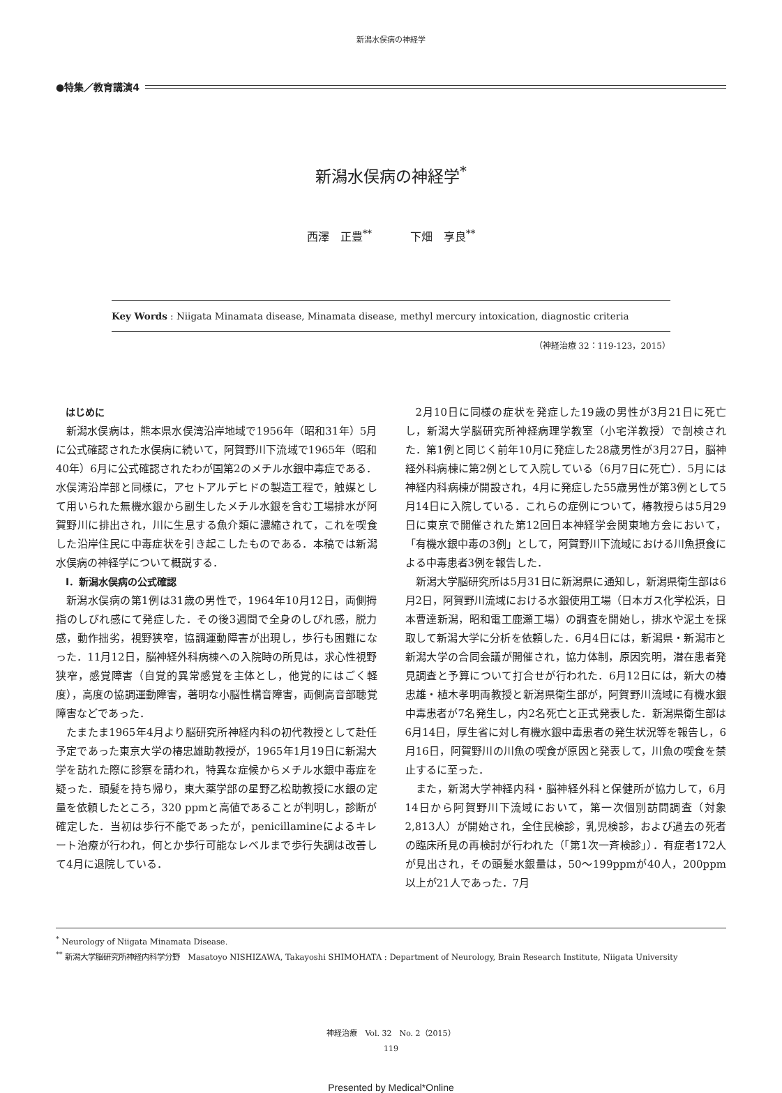新潟水俣病の神経学
●特集／教育講演4
新潟水俣病の神経学<sup>*</sup>
西澤　正豊<sup>**</sup> 下畑　享良<sup>**</sup>
Key Words : Niigata Minamata disease, Minamata disease, methyl mercury intoxication, diagnostic criteria
（神経治療 32：119-123，2015）
はじめに
新潟水俣病は，熊本県水俣湾沿岸地域で1956年（昭和31年）5月に公式確認された水俣病に続いて，阿賀野川下流域で1965年（昭和40年）6月に公式確認されたわが国第2のメチル水銀中毒症である．水俣湾沿岸部と同様に，アセトアルデヒドの製造工程で，触媒として用いられた無機水銀から副生したメチル水銀を含む工場排水が阿賀野川に排出され，川に生息する魚介類に濃縮されて，これを喫食した沿岸住民に中毒症状を引き起こしたものである．本稿では新潟水俣病の神経学について概説する．
Ⅰ．新潟水俣病の公式確認
新潟水俣病の第1例は31歳の男性で，1964年10月12日，両側拇指のしびれ感にて発症した．その後3週間で全身のしびれ感，脱力感，動作拙劣，視野狭窄，協調運動障害が出現し，歩行も困難になった．11月12日，脳神経外科病棟への入院時の所見は，求心性視野狭窄，感覚障害（自覚的異常感覚を主体とし，他覚的にはごく軽度），高度の協調運動障害，著明な小脳性構音障害，両側高音部聴覚障害などであった．
たまたま1965年4月より脳研究所神経内科の初代教授として赴任予定であった東京大学の椿忠雄助教授が，1965年1月19日に新潟大学を訪れた際に診察を請われ，特異な症候からメチル水銀中毒症を疑った．頭髪を持ち帰り，東大薬学部の星野乙松助教授に水銀の定量を依頼したところ，320 ppmと高値であることが判明し，診断が確定した．当初は歩行不能であったが，penicillamineによるキレート治療が行われ，何とか歩行可能なレベルまで歩行失調は改善して4月に退院している．
2月10日に同様の症状を発症した19歳の男性が3月21日に死亡し，新潟大学脳研究所神経病理学教室（小宅洋教授）で剖検された．第1例と同じく前年10月に発症した28歳男性が3月27日，脳神経外科病棟に第2例として入院している（6月7日に死亡）．5月には神経内科病棟が開設され，4月に発症した55歳男性が第3例として5月14日に入院している．これらの症例について，椿教授らは5月29日に東京で開催された第12回日本神経学会関東地方会において，「有機水銀中毒の3例」として，阿賀野川下流域における川魚摂食による中毒患者3例を報告した．
新潟大学脳研究所は5月31日に新潟県に通知し，新潟県衛生部は6月2日，阿賀野川流域における水銀使用工場（日本ガス化学松浜，日本曹達新潟，昭和電工鹿瀬工場）の調査を開始し，排水や泥土を採取して新潟大学に分析を依頼した．6月4日には，新潟県・新潟市と新潟大学の合同会議が開催され，協力体制，原因究明，潜在患者発見調査と予算について打合せが行われた．6月12日には，新大の椿忠雄・植木孝明両教授と新潟県衛生部が，阿賀野川流域に有機水銀中毒患者が7名発生し，内2名死亡と正式発表した．新潟県衛生部は6月14日，厚生省に対し有機水銀中毒患者の発生状況等を報告し，6月16日，阿賀野川の川魚の喫食が原因と発表して，川魚の喫食を禁止するに至った．
また，新潟大学神経内科・脳神経外科と保健所が協力して，6月14日から阿賀野川下流域において，第一次個別訪問調査（対象2,813人）が開始され，全住民検診，乳児検診，および過去の死者の臨床所見の再検討が行われた（「第1次一斉検診」）．有症者172人が見出され，その頭髪水銀量は，50～199ppmが40人，200ppm以上が21人であった．7月
<sup>*</sup> Neurology of Niigata Minamata Disease.
<sup>**</sup> 新潟大学脳研究所神経内科学分野　Masatoyo NISHIZAWA, Takayoshi SHIMOHATA : Department of Neurology, Brain Research Institute, Niigata University
神経治療　Vol. 32　No. 2（2015）
119
Presented by Medical*Online